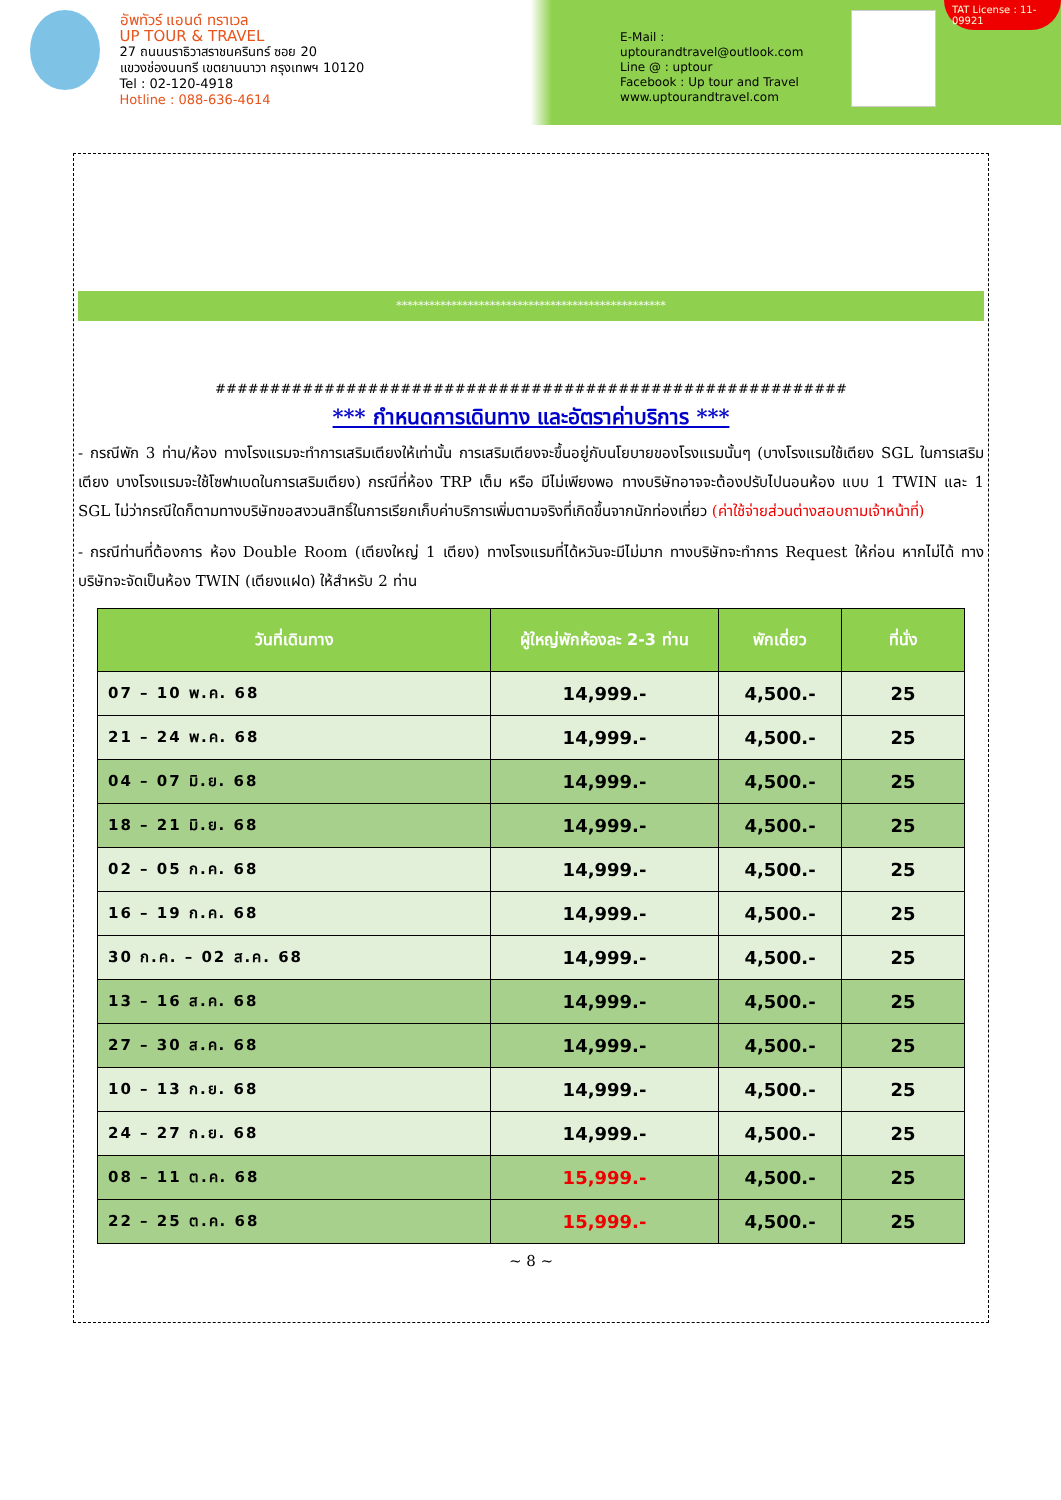อัพทัวร์ แอนด์ ทราเวล
UP TOUR & TRAVEL
27 ถนนนราธิวาสราชนครินทร์ ซอย 20
แขวงช่องนนทรี เขตยานนาวา กรุงเทพฯ 10120
Tel : 02-120-4918
Hotline : 088-636-4614
E-Mail : uptourandtravel@outlook.com
Line @ : uptour
Facebook : Up tour and Travel
www.uptourandtravel.com
TAT License : 11-09921
*************************************************
##########################################################
*** กำหนดการเดินทาง และอัตราค่าบริการ ***
- กรณีพัก 3 ท่าน/ห้อง ทางโรงแรมจะทำการเสริมเตียงให้เท่านั้น การเสริมเตียงจะขึ้นอยู่กับนโยบายของโรงแรมนั้นๆ (บางโรงแรมใช้เตียง SGL ในการเสริมเตียง บางโรงแรมจะใช้โซฟาเบดในการเสริมเตียง) กรณีที่ห้อง TRP เต็ม หรือ มีไม่เพียงพอ ทางบริษัทอาจจะต้องปรับไปนอนห้อง แบบ 1 TWIN และ 1 SGL ไม่ว่ากรณีใดก็ตามทางบริษัทขอสงวนสิทธิ์ในการเรียกเก็บค่าบริการเพิ่มตามจริงที่เกิดขึ้นจากนักท่องเที่ยว (ค่าใช้จ่ายส่วนต่างสอบถามเจ้าหน้าที่)
- กรณีท่านที่ต้องการ ห้อง Double Room (เตียงใหญ่ 1 เตียง) ทางโรงแรมที่ได้หวันจะมีไม่มาก ทางบริษัทจะทำการ Request ให้ก่อน หากไม่ได้ ทางบริษัทจะจัดเป็นห้อง TWIN (เตียงแฝด) ให้สำหรับ 2 ท่าน
| วันที่เดินทาง | ผู้ใหญ่พักห้องละ 2-3 ท่าน | พักเดี่ยว | ที่นั่ง |
| --- | --- | --- | --- |
| 07 – 10 พ.ค. 68 | 14,999.- | 4,500.- | 25 |
| 21 – 24 พ.ค. 68 | 14,999.- | 4,500.- | 25 |
| 04 – 07 มิ.ย. 68 | 14,999.- | 4,500.- | 25 |
| 18 – 21 มิ.ย. 68 | 14,999.- | 4,500.- | 25 |
| 02 – 05 ก.ค. 68 | 14,999.- | 4,500.- | 25 |
| 16 – 19 ก.ค. 68 | 14,999.- | 4,500.- | 25 |
| 30 ก.ค. – 02 ส.ค. 68 | 14,999.- | 4,500.- | 25 |
| 13 – 16 ส.ค. 68 | 14,999.- | 4,500.- | 25 |
| 27 – 30 ส.ค. 68 | 14,999.- | 4,500.- | 25 |
| 10 – 13 ก.ย. 68 | 14,999.- | 4,500.- | 25 |
| 24 – 27 ก.ย. 68 | 14,999.- | 4,500.- | 25 |
| 08 – 11 ต.ค. 68 | 15,999.- | 4,500.- | 25 |
| 22 – 25 ต.ค. 68 | 15,999.- | 4,500.- | 25 |
~ 8 ~